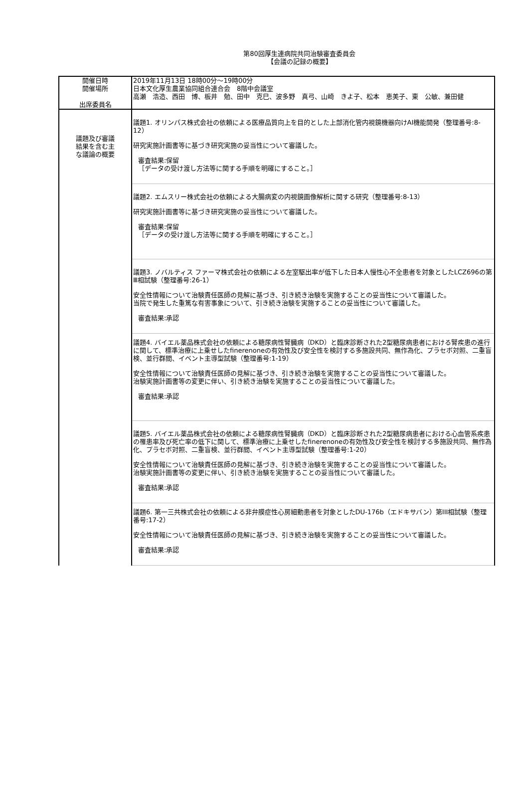第80回厚生連病院共同治験審査委員会
【会議の記録の概要】
| 開催日時 開催場所 出席委員名 | 2019年11月13日 18時00分～19時00分 日本文化厚生農業協同組合連合会 8階中会議室 高瀬 浩造、西田 博、板井 勉、田中 克巳、波多野 真弓、山崎 きよ子、松本 恵美子、東 公敏、兼田健 |
| 議題及び審議 結果を含む主 な議論の概要 | 議題1. オリンパス株式会社の依頼による医療品質向上を目的とした上部消化管内視鏡機器向けAI機能開発（整理番号:8-12） 研究実施計画書等に基づき研究実施の妥当性について審議した。 審査結果:保留 ［データの受け渡し方法等に関する手順を明確にすること。］ 議題2. エムスリー株式会社の依頼による大腸病変の内視鏡画像解析に関する研究（整理番号:8-13） 研究実施計画書等に基づき研究実施の妥当性について審議した。 審査結果:保留 ［データの受け渡し方法等に関する手順を明確にすること。］ 議題3. ノバルティス ファーマ株式会社の依頼による左室駆出率が低下した日本人慢性心不全患者を対象としたLCZ696の第Ⅲ相試験（整理番号:26-1） 安全性情報について治験責任医師の見解に基づき、引き続き治験を実施することの妥当性について審議した。 当院で発生した重篤な有害事象について、引き続き治験を実施することの妥当性について審議した。 審査結果:承認 議題4. バイエル薬品株式会社の依頼による糖尿病性腎臓病（DKD）と臨床診断された2型糖尿病患者における腎疾患の進行に関して、標準治療に上乗せしたfinerenoneの有効性及び安全性を検討する多施設共同、無作為化、プラセボ対照、二重盲検、並行群間、イベント主導型試験（整理番号:1-19） 安全性情報について治験責任医師の見解に基づき、引き続き治験を実施することの妥当性について審議した。 治験実施計画書等の変更に伴い、引き続き治験を実施することの妥当性について審議した。 審査結果:承認 議題5. バイエル薬品株式会社の依頼による糖尿病性腎臓病（DKD）と臨床診断された2型糖尿病患者における心血管系疾患の罹患率及び死亡率の低下に関して、標準治療に上乗せしたfinerenoneの有効性及び安全性を検討する多施設共同、無作為化、プラセボ対照、二重盲検、並行群間、イベント主導型試験（整理番号:1-20） 安全性情報について治験責任医師の見解に基づき、引き続き治験を実施することの妥当性について審議した。 治験実施計画書等の変更に伴い、引き続き治験を実施することの妥当性について審議した。 審査結果:承認 議題6. 第一三共株式会社の依頼による非弁膜症性心房細動患者を対象としたDU-176b（エドキサバン）第III相試験（整理番号:17-2） 安全性情報について治験責任医師の見解に基づき、引き続き治験を実施することの妥当性について審議した。 審査結果:承認 |